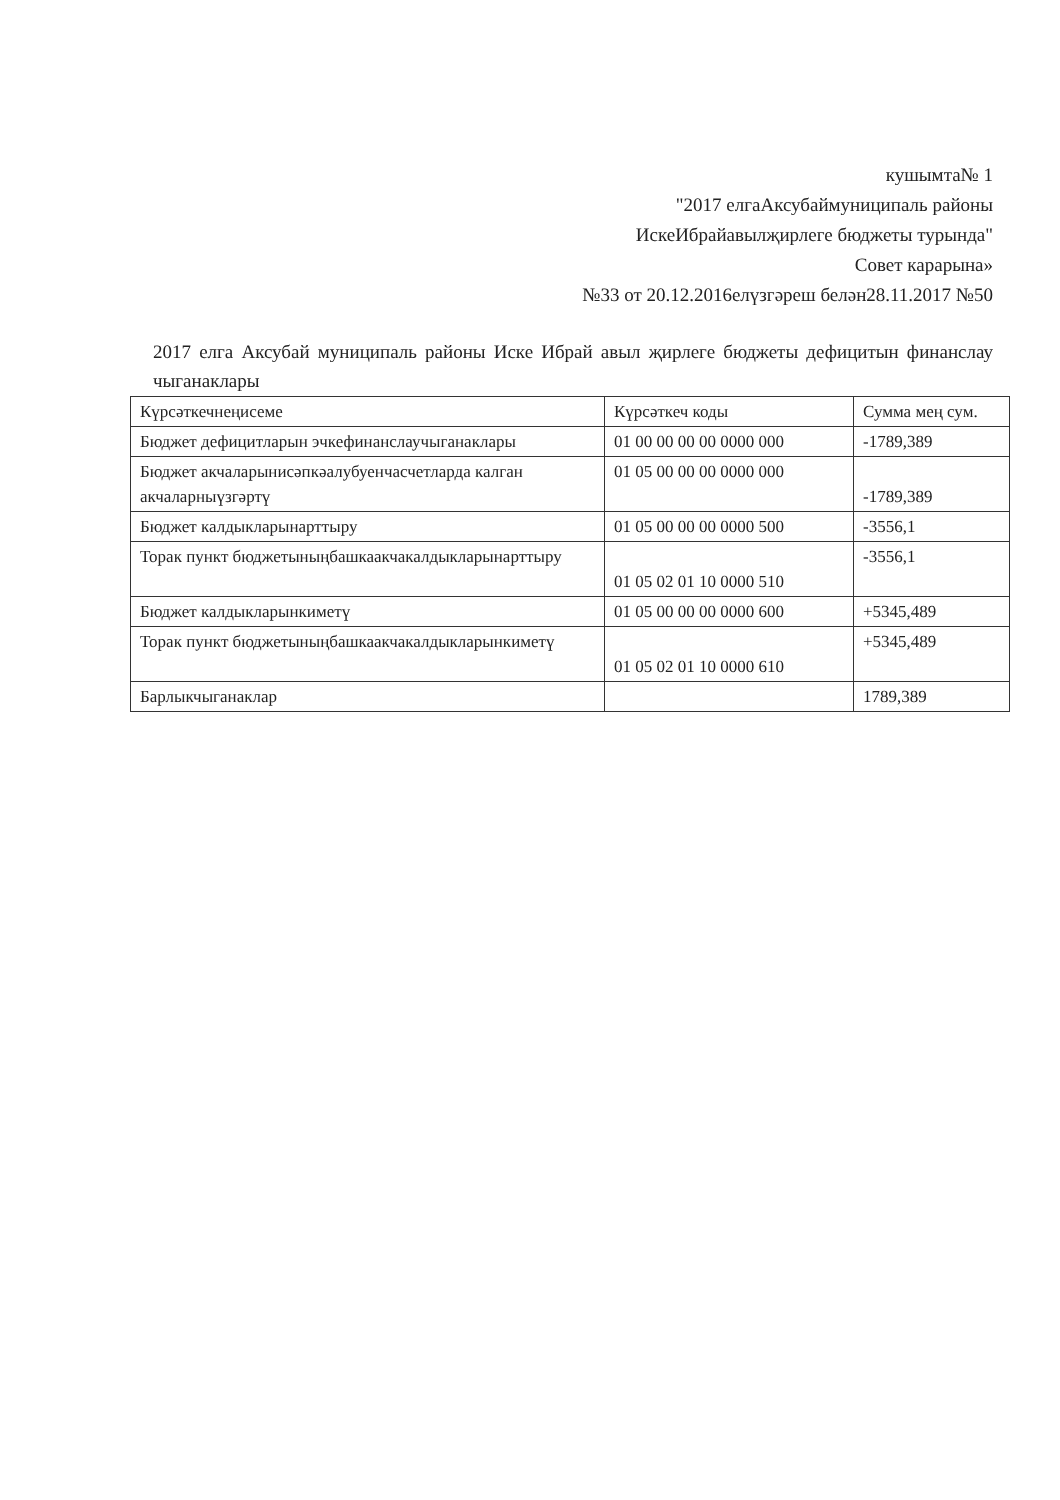кушымта№ 1
"2017 елгаАксубаймуниципаль районы
ИскеИбрайавылҗирлеге бюджеты турында"
Совет карарына»
№33 от 20.12.2016елүзгәреш белән28.11.2017 №50
2017 елга Аксубай муниципаль районы Иске Ибрай авыл җирлеге бюджеты дефицитын финанслау чыганаклары
| Күрсәткечнеңисеме | Күрсәткеч коды | Сумма мең сум. |
| --- | --- | --- |
| Бюджет дефицитларын эчкефинанслаучыганаклары | 01 00 00 00 00 0000 000 | -1789,389 |
| Бюджет акчаларынисәпкәалубуенчасчетларда калган акчаларныүзгәртү | 01 05 00 00 00 0000 000 | -1789,389 |
| Бюджет калдыкларынарттыру | 01 05 00 00 00 0000 500 | -3556,1 |
| Торак пункт бюджетыныңбашкаакчакалдыкларынарттыру | 01 05 02 01 10 0000 510 | -3556,1 |
| Бюджет калдыкларынкиметү | 01 05 00 00 00 0000 600 | +5345,489 |
| Торак пункт бюджетыныңбашкаакчакалдыкларынкиметү | 01 05 02 01 10 0000 610 | +5345,489 |
| Барлыкчыганаклар | | 1789,389 |